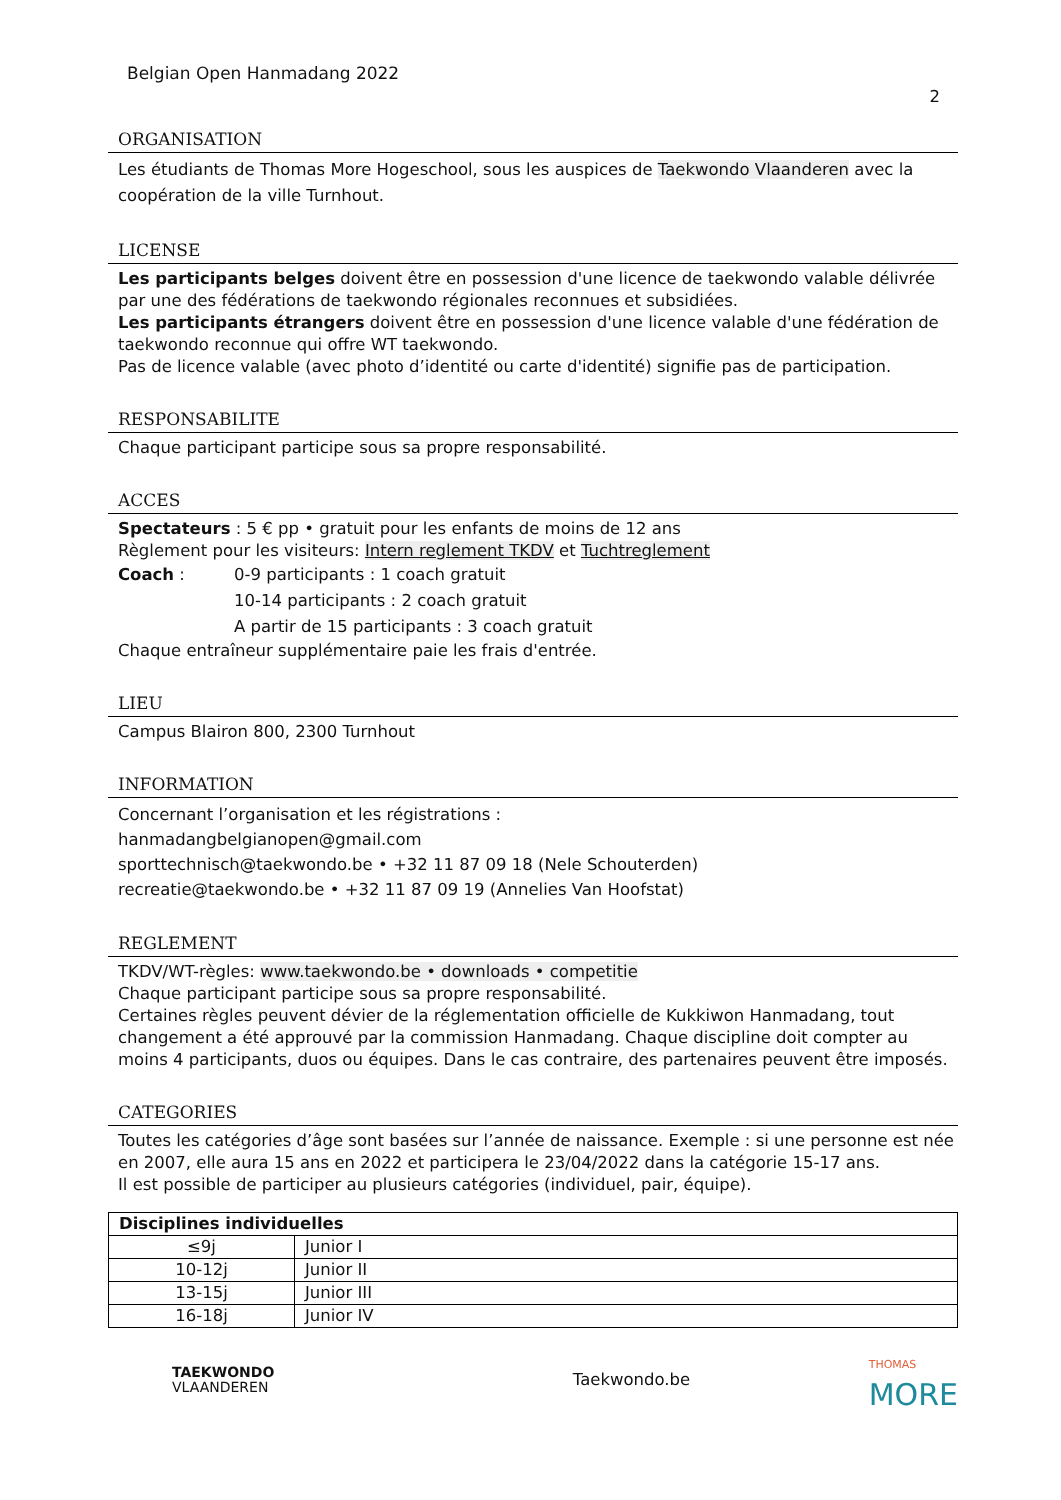Belgian Open Hanmadang 2022
2
ORGANISATION
Les étudiants de Thomas More Hogeschool, sous les auspices de Taekwondo Vlaanderen avec la coopération de la ville Turnhout.
LICENSE
Les participants belges doivent être en possession d'une licence de taekwondo valable délivrée par une des fédérations de taekwondo régionales reconnues et subsidiées.
Les participants étrangers doivent être en possession d'une licence valable d'une fédération de taekwondo reconnue qui offre WT taekwondo.
Pas de licence valable (avec photo d’identité ou carte d'identité) signifie pas de participation.
RESPONSABILITE
Chaque participant participe sous sa propre responsabilité.
ACCES
Spectateurs : 5 € pp • gratuit pour les enfants de moins de 12 ans
Règlement pour les visiteurs: Intern reglement TKDV et Tuchtreglement
| Coach : | 0-9 participants : 1 coach gratuit |
| | 10-14 participants : 2 coach gratuit |
| | A partir de 15 participants : 3 coach gratuit |
Chaque entraîneur supplémentaire paie les frais d'entrée.
LIEU
Campus Blairon 800, 2300 Turnhout
INFORMATION
Concernant l’organisation et les régistrations :
hanmadangbelgianopen@gmail.com
sporttechnisch@taekwondo.be • +32 11 87 09 18 (Nele Schouterden)
recreatie@taekwondo.be • +32 11 87 09 19 (Annelies Van Hoofstat)
REGLEMENT
TKDV/WT-règles: www.taekwondo.be • downloads • competitie
Chaque participant participe sous sa propre responsabilité.
Certaines règles peuvent dévier de la réglementation officielle de Kukkiwon Hanmadang, tout changement a été approuvé par la commission Hanmadang. Chaque discipline doit compter au moins 4 participants, duos ou équipes. Dans le cas contraire, des partenaires peuvent être imposés.
CATEGORIES
Toutes les catégories d’âge sont basées sur l’année de naissance. Exemple : si une personne est née en 2007, elle aura 15 ans en 2022 et participera le 23/04/2022 dans la catégorie 15-17 ans.
Il est possible de participer au plusieurs catégories (individuel, pair, équipe).
| Disciplines individuelles | |
| --- | --- |
| ≤9j | Junior I |
| 10-12j | Junior II |
| 13-15j | Junior III |
| 16-18j | Junior IV |
TAEKWONDO
VLAANDEREN
Taekwondo.be
THOMAS
MORE